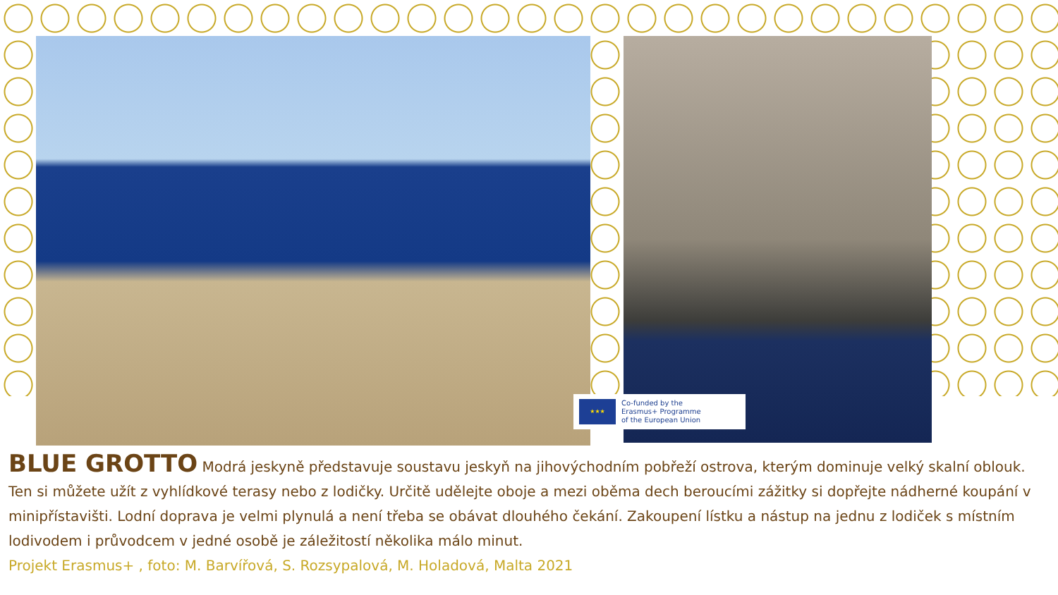★★★
Co-funded by the
Erasmus+ Programme
of the European Union
BLUE GROTTO
Modrá jeskyně představuje soustavu jeskyň na jihovýchodním pobřeží ostrova, kterým dominuje velký skalní oblouk. Ten si můžete užít z vyhlídkové terasy nebo z lodičky. Určitě udělejte oboje a mezi oběma dech beroucími zážitky si dopřejte nádherné koupání v minipřístavišti. Lodní doprava je velmi plynulá a není třeba se obávat dlouhého čekání. Zakoupení lístku a nástup na jednu z lodiček s místním lodivodem i průvodcem v jedné osobě je záležitostí několika málo minut.
Projekt Erasmus+ , foto: M. Barvířová, S. Rozsypalová, M. Holadová, Malta 2021